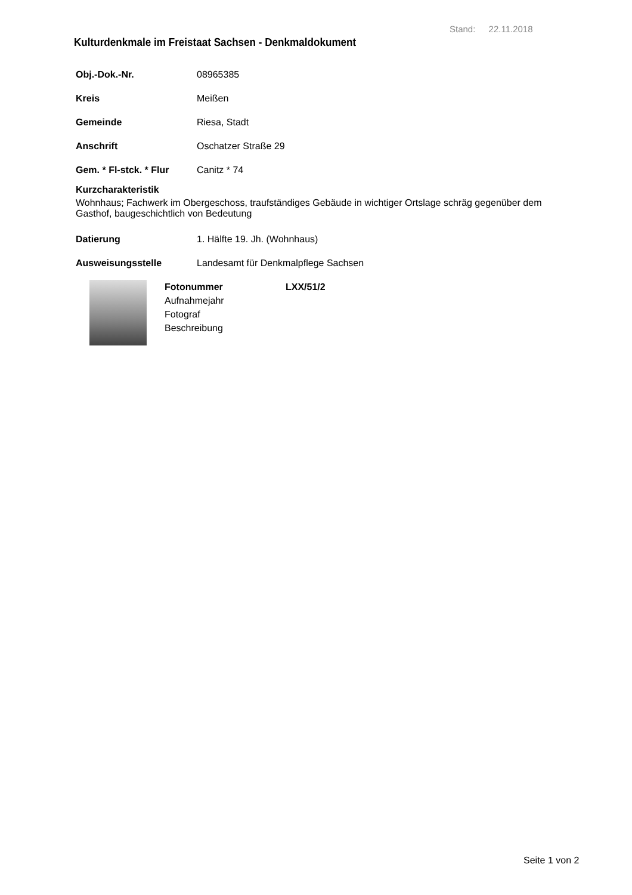Stand: 22.11.2018
Kulturdenkmale im Freistaat Sachsen - Denkmaldokument
Obj.-Dok.-Nr. 08965385
Kreis Meißen
Gemeinde Riesa, Stadt
Anschrift Oschatzer Straße 29
Gem. * Fl-stck. * Flur Canitz * 74
Kurzcharakteristik
Wohnhaus; Fachwerk im Obergeschoss, traufständiges Gebäude in wichtiger Ortslage schräg gegenüber dem Gasthof, baugeschichtlich von Bedeutung
Datierung 1. Hälfte 19. Jh. (Wohnhaus)
Ausweisungsstelle Landesamt für Denkmalpflege Sachsen
Fotonummer LXX/51/2
Aufnahmejahr
Fotograf
Beschreibung
Seite 1 von 2